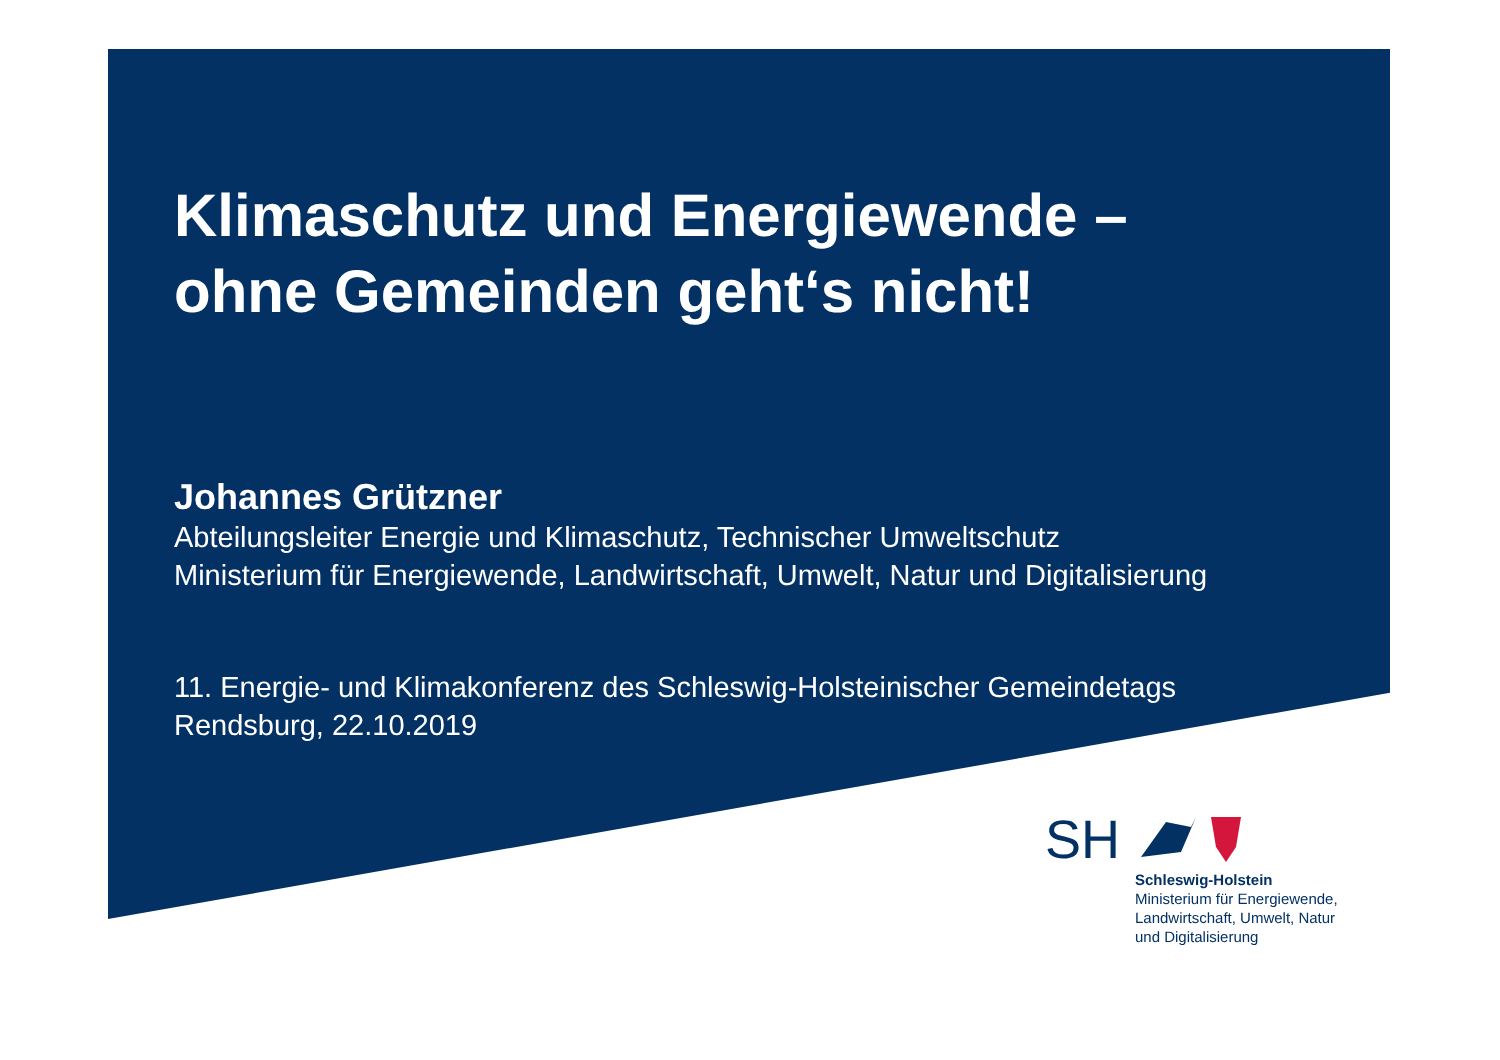Klimaschutz und Energiewende –
ohne Gemeinden geht‘s nicht!
Johannes Grützner
Abteilungsleiter Energie und Klimaschutz, Technischer Umweltschutz
Ministerium für Energiewende, Landwirtschaft, Umwelt, Natur und Digitalisierung
11. Energie- und Klimakonferenz des Schleswig-Holsteinischer Gemeindetags
Rendsburg, 22.10.2019
SH
Schleswig-Holstein
Ministerium für Energiewende,
Landwirtschaft, Umwelt, Natur
und Digitalisierung